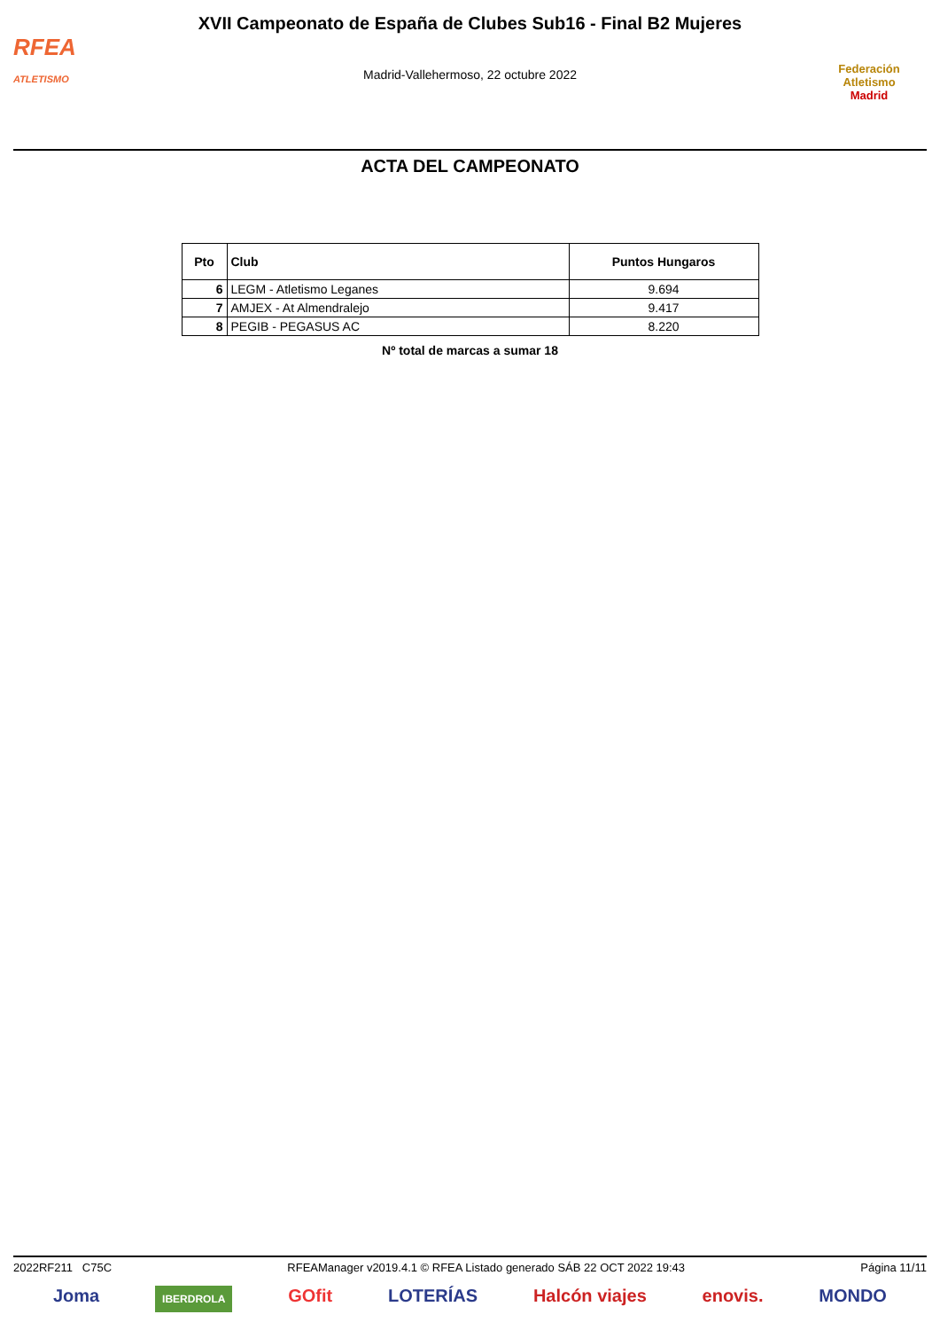RFEA
ATLETISMO
XVII Campeonato de España de Clubes Sub16 - Final B2 Mujeres
Madrid-Vallehermoso, 22 octubre 2022
Federación Atletismo
Madrid
ACTA DEL CAMPEONATO
| Pto | Club | Puntos Hungaros |
| --- | --- | --- |
| 6 | LEGM - Atletismo Leganes | 9.694 |
| 7 | AMJEX - At Almendralejo | 9.417 |
| 8 | PEGIB - PEGASUS AC | 8.220 |
Nº total de marcas a sumar 18
2022RF211 C75C RFEAManager v2019.4.1 © RFEA Listado generado SÁB 22 OCT 2022 19:43 Página 11/11
Joma IBERDROLA GOfit LOTERÍAS Halcón viajes enovis. MONDO